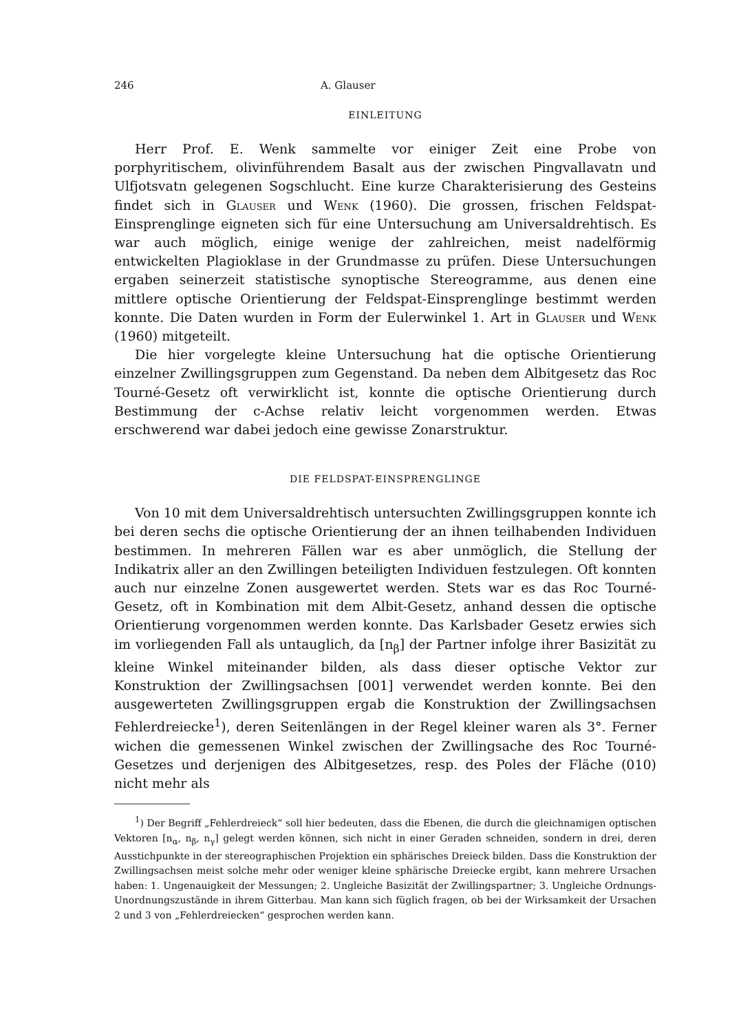246 A. Glauser
EINLEITUNG
Herr Prof. E. Wenk sammelte vor einiger Zeit eine Probe von porphyritischem, olivinführendem Basalt aus der zwischen Pingvallavatn und Ulfjotsvatn gelegenen Sogschlucht. Eine kurze Charakterisierung des Gesteins findet sich in Glauser und Wenk (1960). Die grossen, frischen Feldspat-Einsprenglinge eigneten sich für eine Untersuchung am Universaldrehtisch. Es war auch möglich, einige wenige der zahlreichen, meist nadelförmig entwickelten Plagioklase in der Grundmasse zu prüfen. Diese Untersuchungen ergaben seinerzeit statistische synoptische Stereogramme, aus denen eine mittlere optische Orientierung der Feldspat-Einsprenglinge bestimmt werden konnte. Die Daten wurden in Form der Eulerwinkel 1. Art in Glauser und Wenk (1960) mitgeteilt.
Die hier vorgelegte kleine Untersuchung hat die optische Orientierung einzelner Zwillingsgruppen zum Gegenstand. Da neben dem Albitgesetz das Roc Tourné-Gesetz oft verwirklicht ist, konnte die optische Orientierung durch Bestimmung der c-Achse relativ leicht vorgenommen werden. Etwas erschwerend war dabei jedoch eine gewisse Zonarstruktur.
DIE FELDSPAT-EINSPRENGLINGE
Von 10 mit dem Universaldrehtisch untersuchten Zwillingsgruppen konnte ich bei deren sechs die optische Orientierung der an ihnen teilhabenden Individuen bestimmen. In mehreren Fällen war es aber unmöglich, die Stellung der Indikatrix aller an den Zwillingen beteiligten Individuen festzulegen. Oft konnten auch nur einzelne Zonen ausgewertet werden. Stets war es das Roc Tourné-Gesetz, oft in Kombination mit dem Albit-Gesetz, anhand dessen die optische Orientierung vorgenommen werden konnte. Das Karlsbader Gesetz erwies sich im vorliegenden Fall als untauglich, da [n<sub>β</sub>] der Partner infolge ihrer Basizität zu kleine Winkel miteinander bilden, als dass dieser optische Vektor zur Konstruktion der Zwillingsachsen [001] verwendet werden konnte. Bei den ausgewerteten Zwillingsgruppen ergab die Konstruktion der Zwillingsachsen Fehlerdreiecke<sup>1</sup>), deren Seitenlängen in der Regel kleiner waren als 3°. Ferner wichen die gemessenen Winkel zwischen der Zwillingsache des Roc Tourné-Gesetzes und derjenigen des Albitgesetzes, resp. des Poles der Fläche (010) nicht mehr als
<sup>1</sup>) Der Begriff „Fehlerdreieck“ soll hier bedeuten, dass die Ebenen, die durch die gleichnamigen optischen Vektoren [n<sub>α</sub>, n<sub>β</sub>, n<sub>γ</sub>] gelegt werden können, sich nicht in einer Geraden schneiden, sondern in drei, deren Ausstichpunkte in der stereographischen Projektion ein sphärisches Dreieck bilden. Dass die Konstruktion der Zwillingsachsen meist solche mehr oder weniger kleine sphärische Dreiecke ergibt, kann mehrere Ursachen haben: 1. Ungenauigkeit der Messungen; 2. Ungleiche Basizität der Zwillingspartner; 3. Ungleiche Ordnungs-Unordnungszustände in ihrem Gitterbau. Man kann sich füglich fragen, ob bei der Wirksamkeit der Ursachen 2 und 3 von „Fehlerdreiecken“ gesprochen werden kann.